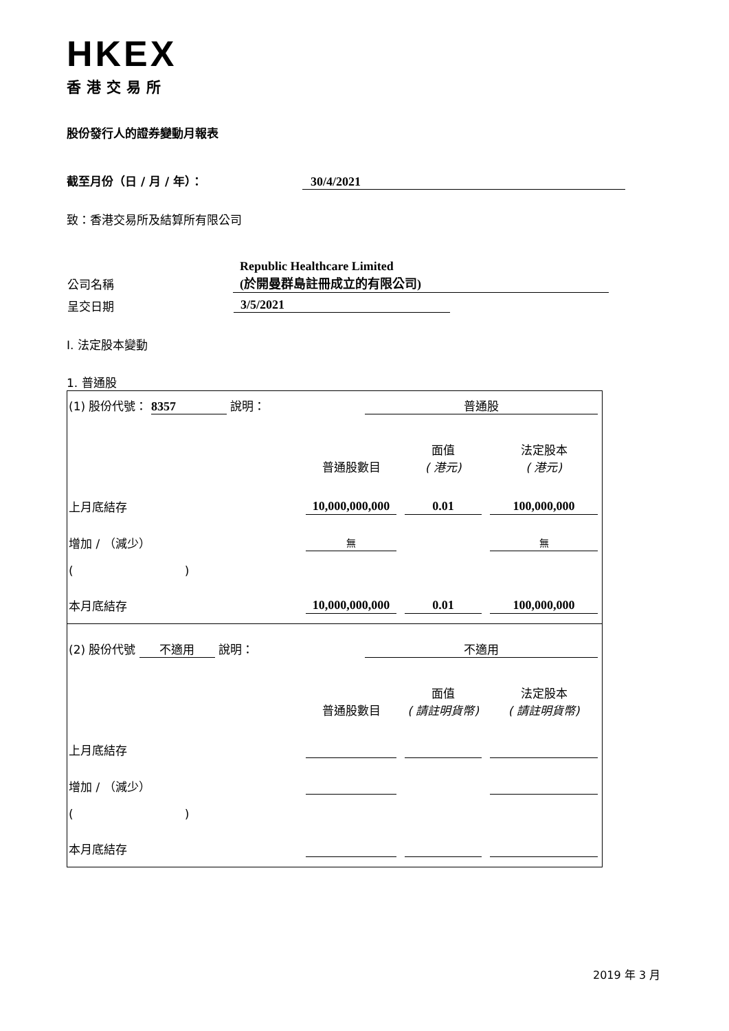HKEX
香港交易所
股份發行人的證券變動月報表
截至月份（日 / 月 / 年）： 30/4/2021
致：香港交易所及結算所有限公司
| 公司名稱 | Republic Healthcare Limited (於開曼群島註冊成立的有限公司) |
| 呈交日期 | 3/5/2021 |
I. 法定股本變動
1. 普通股
| (1) 股份代號： 8357 說明： | 普通股 | | |
| | 普通股數目 | 面值 ( 港元) | 法定股本 ( 港元) |
| 上月底結存 | 10,000,000,000 | 0.01 | 100,000,000 |
| 增加 / （減少） | 無 | | 無 |
| ( ) | | | |
| 本月底結存 | 10,000,000,000 | 0.01 | 100,000,000 |
| (2) 股份代號 不適用 說明： | 不適用 | | |
| | 普通股數目 | 面值 ( 請註明貨幣) | 法定股本 ( 請註明貨幣) |
| 上月底結存 | | | |
| 增加 / （減少） | | | |
| ( ) | | | |
| 本月底結存 | | | |
2019 年 3 月